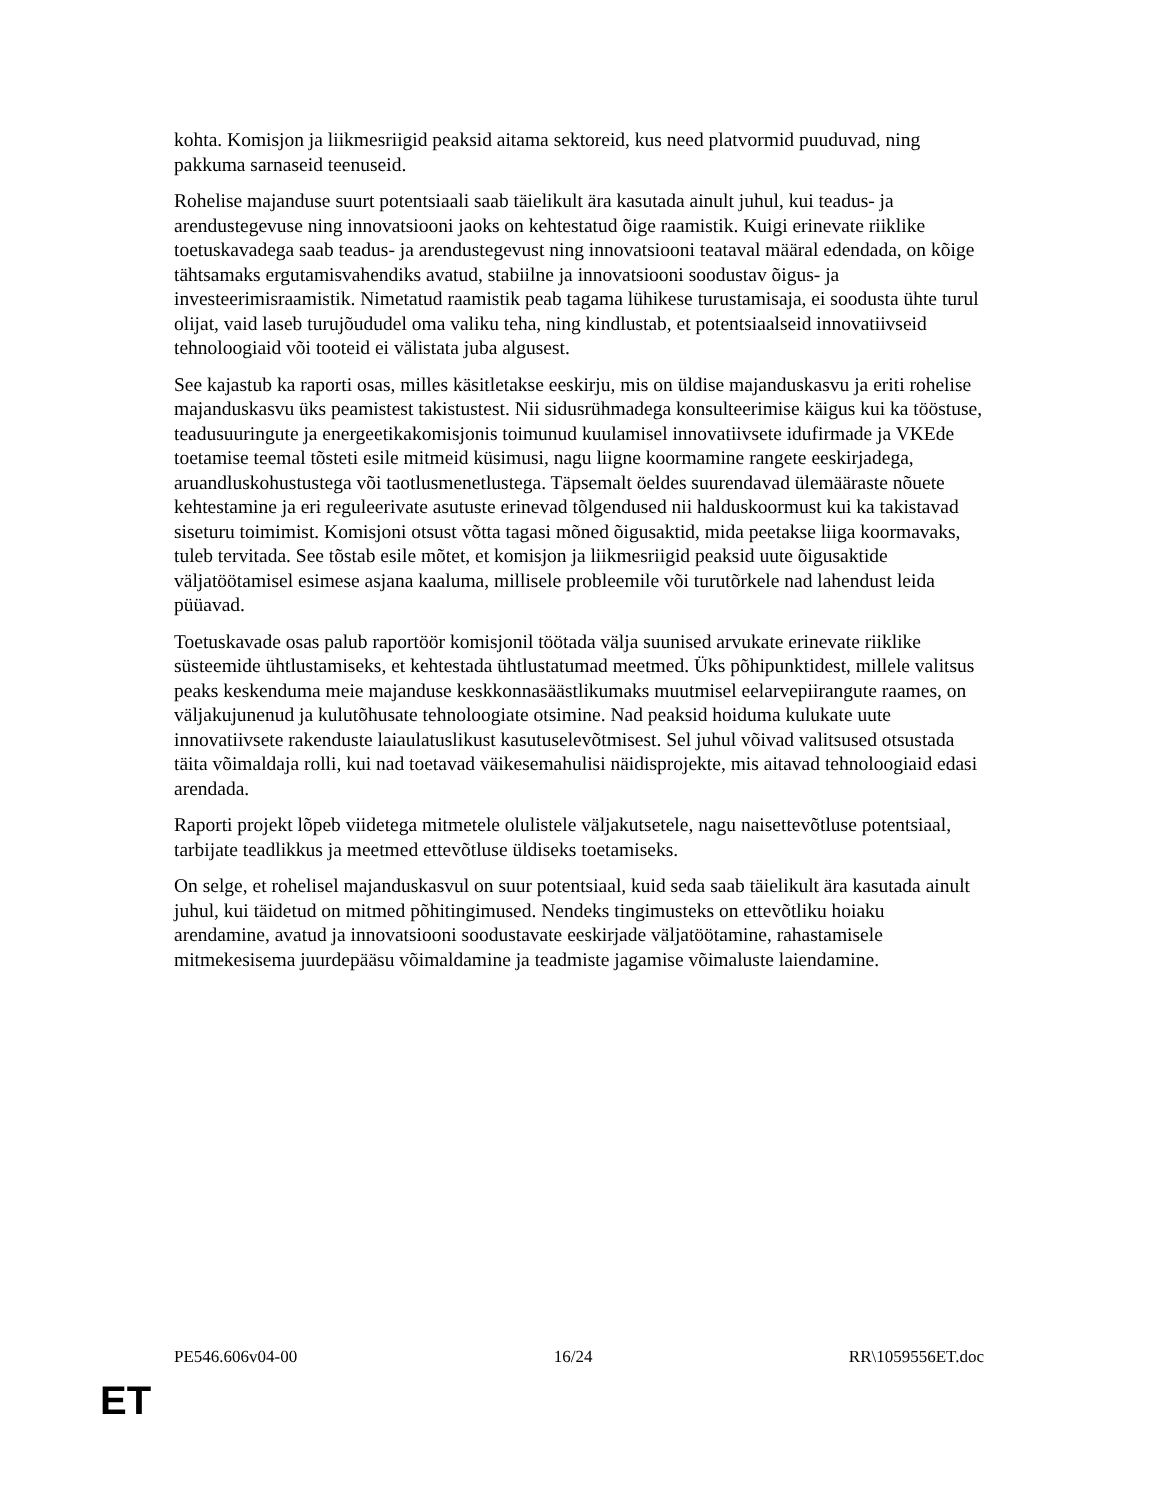kohta. Komisjon ja liikmesriigid peaksid aitama sektoreid, kus need platvormid puuduvad, ning pakkuma sarnaseid teenuseid.
Rohelise majanduse suurt potentsiaali saab täielikult ära kasutada ainult juhul, kui teadus- ja arendustegevuse ning innovatsiooni jaoks on kehtestatud õige raamistik. Kuigi erinevate riiklike toetuskavadega saab teadus- ja arendustegevust ning innovatsiooni teataval määral edendada, on kõige tähtsamaks ergutamisvahendiks avatud, stabiilne ja innovatsiooni soodustav õigus- ja investeerimisraamistik. Nimetatud raamistik peab tagama lühikese turustamisaja, ei soodusta ühte turul olijat, vaid laseb turujõududel oma valiku teha, ning kindlustab, et potentsiaalseid innovatiivseid tehnoloogiaid või tooteid ei välistata juba algusest.
See kajastub ka raporti osas, milles käsitletakse eeskirju, mis on üldise majanduskasvu ja eriti rohelise majanduskasvu üks peamistest takistustest. Nii sidusrühmadega konsulteerimise käigus kui ka tööstuse, teadusuuringute ja energeetikakomisjonis toimunud kuulamisel innovatiivsete idufirmade ja VKEde toetamise teemal tõsteti esile mitmeid küsimusi, nagu liigne koormamine rangete eeskirjadega, aruandluskohustustega või taotlusmenetlustega. Täpsemalt öeldes suurendavad ülemääraste nõuete kehtestamine ja eri reguleerivate asutuste erinevad tõlgendused nii halduskoormust kui ka takistavad siseturu toimimist. Komisjoni otsust võtta tagasi mõned õigusaktid, mida peetakse liiga koormavaks, tuleb tervitada. See tõstab esile mõtet, et komisjon ja liikmesriigid peaksid uute õigusaktide väljatöötamisel esimese asjana kaaluma, millisele probleemile või turutõrkele nad lahendust leida püüavad.
Toetuskavade osas palub raportöör komisjonil töötada välja suunised arvukate erinevate riiklike süsteemide ühtlustamiseks, et kehtestada ühtlustatumad meetmed. Üks põhipunktidest, millele valitsus peaks keskenduma meie majanduse keskkonnasäästlikumaks muutmisel eelarvepiirangute raames, on väljakujunenud ja kulutõhusate tehnoloogiate otsimine. Nad peaksid hoiduma kulukate uute innovatiivsete rakenduste laiaulatuslikust kasutuselevõtmisest. Sel juhul võivad valitsused otsustada täita võimaldaja rolli, kui nad toetavad väikesemahulisi näidisprojekte, mis aitavad tehnoloogiaid edasi arendada.
Raporti projekt lõpeb viidetega mitmetele olulistele väljakutsetele, nagu naisettevõtluse potentsiaal, tarbijate teadlikkus ja meetmed ettevõtluse üldiseks toetamiseks.
On selge, et rohelisel majanduskasvul on suur potentsiaal, kuid seda saab täielikult ära kasutada ainult juhul, kui täidetud on mitmed põhitingimused. Nendeks tingimusteks on ettevõtliku hoiaku arendamine, avatud ja innovatsiooni soodustavate eeskirjade väljatöötamine, rahastamisele mitmekesisema juurdepääsu võimaldamine ja teadmiste jagamise võimaluste laiendamine.
PE546.606v04-00 16/24 RR\1059556ET.doc
ET